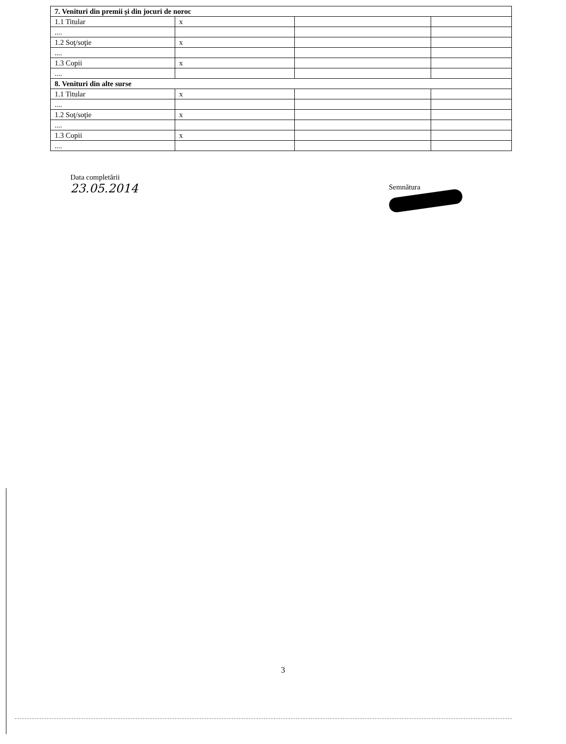| 7. Venituri din premii şi din jocuri de noroc | | | |
| 1.1 Titular | x | | |
| .... | | | |
| 1.2 Soţ/soţie | x | | |
| .... | | | |
| 1.3 Copii | x | | |
| .... | | | |
| 8. Venituri din alte surse | | | |
| 1.1 Titular | x | | |
| .... | | | |
| 1.2 Soţ/soţie | x | | |
| .... | | | |
| 1.3 Copii | x | | |
| .... | | | |
Data completării
23.05.2014
Semnătura
3